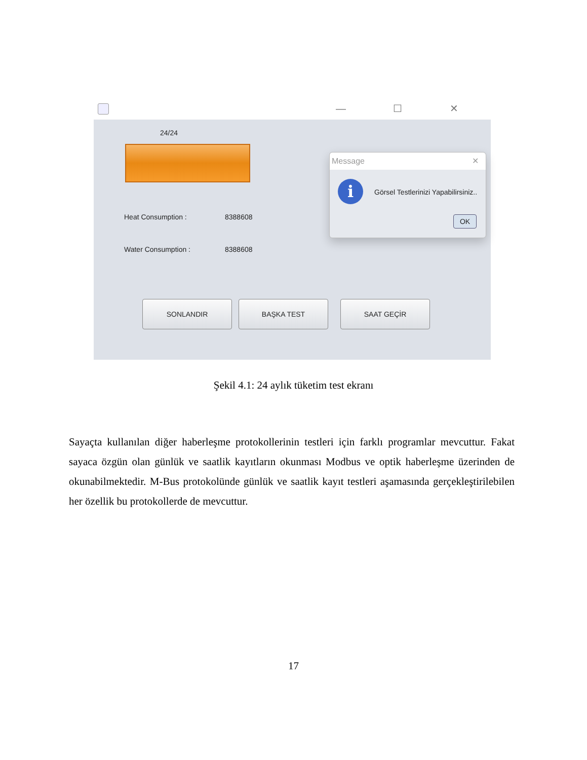— ☐ ✕
24/24
Heat Consumption : 8388608
Water Consumption : 8388608
SONLANDIR BAŞKA TEST SAAT GEÇİR
Message ✕
i
Görsel Testlerinizi Yapabilirsiniz..
OK
Şekil 4.1: 24 aylık tüketim test ekranı
Sayaçta kullanılan diğer haberleşme protokollerinin testleri için farklı programlar mevcuttur. Fakat sayaca özgün olan günlük ve saatlik kayıtların okunması Modbus ve optik haberleşme üzerinden de okunabilmektedir. M-Bus protokolünde günlük ve saatlik kayıt testleri aşamasında gerçekleştirilebilen her özellik bu protokollerde de mevcuttur.
17